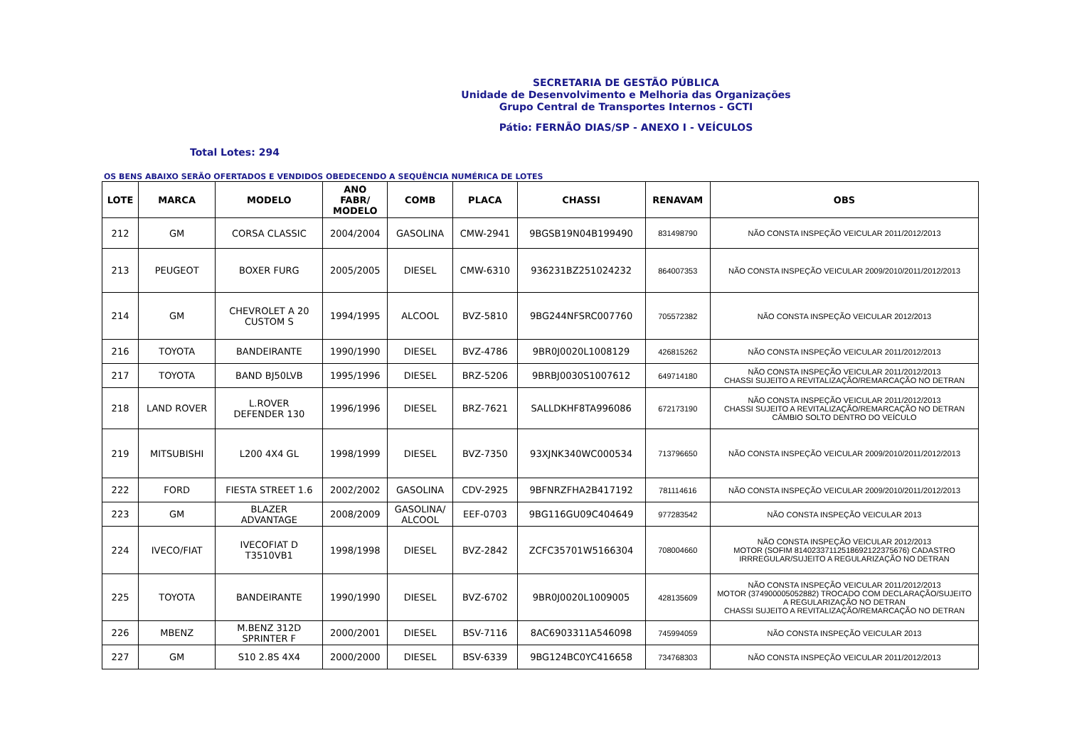SECRETARIA DE GESTÃO PÚBLICA
Unidade de Desenvolvimento e Melhoria das Organizações
Grupo Central de Transportes Internos - GCTI
Pátio: FERNÃO DIAS/SP - ANEXO I - VEÍCULOS
Total Lotes: 294
OS BENS ABAIXO SERÃO OFERTADOS E VENDIDOS OBEDECENDO A SEQUÊNCIA NUMÉRICA DE LOTES
| LOTE | MARCA | MODELO | ANO FABR/ MODELO | COMB | PLACA | CHASSI | RENAVAM | OBS |
| --- | --- | --- | --- | --- | --- | --- | --- | --- |
| 212 | GM | CORSA CLASSIC | 2004/2004 | GASOLINA | CMW-2941 | 9BGSB19N04B199490 | 831498790 | NÃO CONSTA INSPEÇÃO VEICULAR 2011/2012/2013 |
| 213 | PEUGEOT | BOXER FURG | 2005/2005 | DIESEL | CMW-6310 | 936231BZ251024232 | 864007353 | NÃO CONSTA INSPEÇÃO VEICULAR 2009/2010/2011/2012/2013 |
| 214 | GM | CHEVROLET A 20 CUSTOM S | 1994/1995 | ALCOOL | BVZ-5810 | 9BG244NFSRC007760 | 705572382 | NÃO CONSTA INSPEÇÃO VEICULAR 2012/2013 |
| 216 | TOYOTA | BANDEIRANTE | 1990/1990 | DIESEL | BVZ-4786 | 9BR0J0020L1008129 | 426815262 | NÃO CONSTA INSPEÇÃO VEICULAR 2011/2012/2013 |
| 217 | TOYOTA | BAND BJ50LVB | 1995/1996 | DIESEL | BRZ-5206 | 9BRBJ0030S1007612 | 649714180 | NÃO CONSTA INSPEÇÃO VEICULAR 2011/2012/2013 CHASSI SUJEITO A REVITALIZAÇÃO/REMARCAÇÃO NO DETRAN |
| 218 | LAND ROVER | L.ROVER DEFENDER 130 | 1996/1996 | DIESEL | BRZ-7621 | SALLDKHF8TA996086 | 672173190 | NÃO CONSTA INSPEÇÃO VEICULAR 2011/2012/2013 CHASSI SUJEITO A REVITALIZAÇÃO/REMARCAÇÃO NO DETRAN CÂMBIO SOLTO DENTRO DO VEÍCULO |
| 219 | MITSUBISHI | L200 4X4 GL | 1998/1999 | DIESEL | BVZ-7350 | 93XJNK340WC000534 | 713796650 | NÃO CONSTA INSPEÇÃO VEICULAR 2009/2010/2011/2012/2013 |
| 222 | FORD | FIESTA STREET 1.6 | 2002/2002 | GASOLINA | CDV-2925 | 9BFNRZFHA2B417192 | 781114616 | NÃO CONSTA INSPEÇÃO VEICULAR 2009/2010/2011/2012/2013 |
| 223 | GM | BLAZER ADVANTAGE | 2008/2009 | GASOLINA/ ALCOOL | EEF-0703 | 9BG116GU09C404649 | 977283542 | NÃO CONSTA INSPEÇÃO VEICULAR 2013 |
| 224 | IVECO/FIAT | IVECOFIAT D T3510VB1 | 1998/1998 | DIESEL | BVZ-2842 | ZCFC35701W5166304 | 708004660 | NÃO CONSTA INSPEÇÃO VEICULAR 2012/2013 MOTOR (SOFIM 8140233711251869​2122375676) CADASTRO IRRREGULAR/SUJEITO A REGULARIZAÇÃO NO DETRAN |
| 225 | TOYOTA | BANDEIRANTE | 1990/1990 | DIESEL | BVZ-6702 | 9BR0J0020L1009005 | 428135609 | NÃO CONSTA INSPEÇÃO VEICULAR 2011/2012/2013 MOTOR (374900005052882) TROCADO COM DECLARAÇÃO/SUJEITO A REGULARIZAÇÃO NO DETRAN CHASSI SUJEITO A REVITALIZAÇÃO/REMARCAÇÃO NO DETRAN |
| 226 | MBENZ | M.BENZ 312D SPRINTER F | 2000/2001 | DIESEL | BSV-7116 | 8AC6903311A546098 | 745994059 | NÃO CONSTA INSPEÇÃO VEICULAR 2013 |
| 227 | GM | S10 2.8S 4X4 | 2000/2000 | DIESEL | BSV-6339 | 9BG124BC0YC416658 | 734768303 | NÃO CONSTA INSPEÇÃO VEICULAR 2011/2012/2013 |